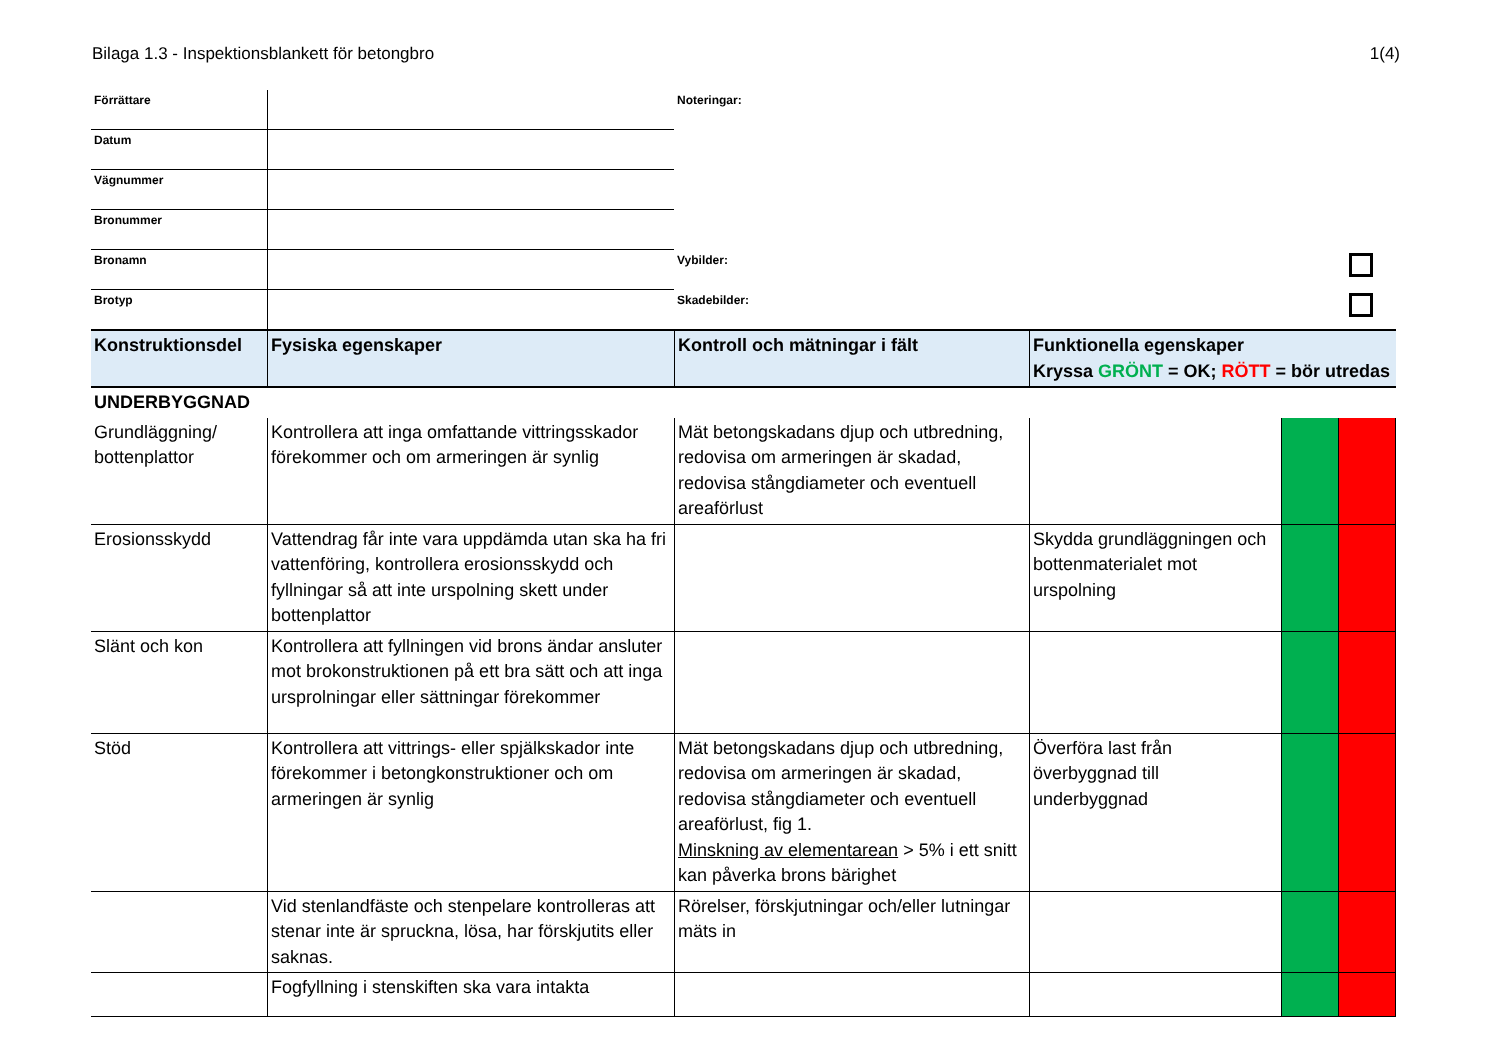Bilaga 1.3 - Inspektionsblankett för betongbro 1(4)
| Förrättare | | Noteringar: |
| Datum | | |
| Vägnummer | | |
| Bronummer | | |
| Bronamn | | Vybilder: |
| Brotyp | | Skadebilder: |
| Konstruktionsdel | Fysiska egenskaper | Kontroll och mätningar i fält | Funktionella egenskaper Kryssa GRÖNT = OK; RÖTT = bör utredas | | |
| --- | --- | --- | --- | --- | --- |
| UNDERBYGGNAD | | | | | |
| Grundläggning/ bottenplattor | Kontrollera att inga omfattande vittringsskador förekommer och om armeringen är synlig | Mät betongskadans djup och utbredning, redovisa om armeringen är skadad, redovisa stångdiameter och eventuell areaförlust | | | |
| Erosionsskydd | Vattendrag får inte vara uppdämda utan ska ha fri vattenföring, kontrollera erosionsskydd och fyllningar så att inte urspolning skett under bottenplattor | | Skydda grundläggningen och bottenmaterialet mot urspolning | | |
| Slänt och kon | Kontrollera att fyllningen vid brons ändar ansluter mot brokonstruktionen på ett bra sätt och att inga ursprolningar eller sättningar förekommer | | | | |
| Stöd | Kontrollera att vittrings- eller spjälkskador inte förekommer i betongkonstruktioner och om armeringen är synlig | Mät betongskadans djup och utbredning, redovisa om armeringen är skadad, redovisa stångdiameter och eventuell areaförlust, fig 1. Minskning av elementarean > 5% i ett snitt kan påverka brons bärighet | Överföra last från överbyggnad till underbyggnad | | |
| | Vid stenlandfäste och stenpelare kontrolleras att stenar inte är spruckna, lösa, har förskjutits eller saknas. | Rörelser, förskjutningar och/eller lutningar mäts in | | | |
| | Fogfyllning i stenskiften ska vara intakta | | | | |